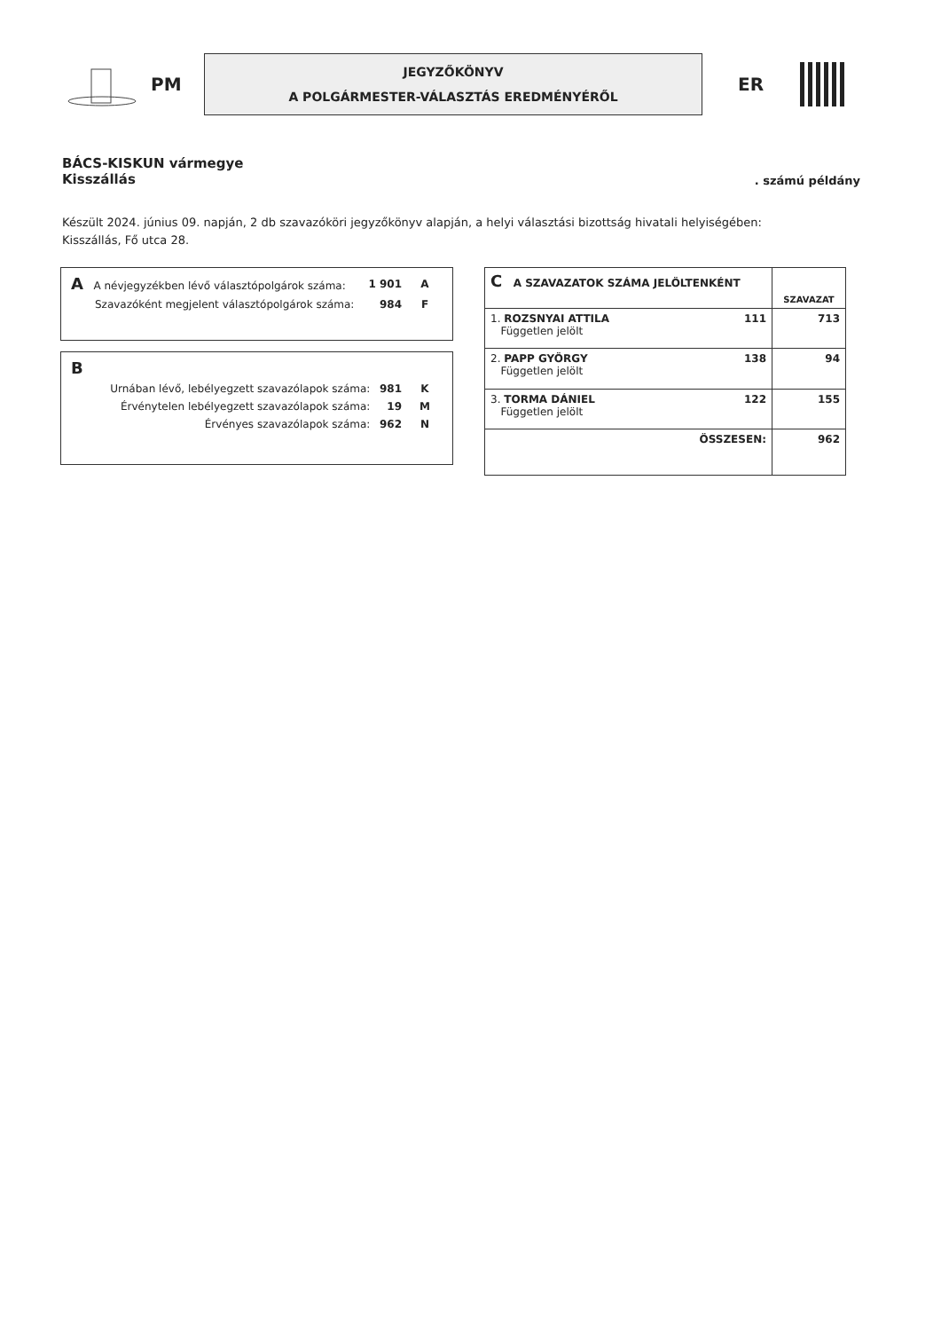PM
JEGYZŐKÖNYV
A POLGÁRMESTER-VÁLASZTÁS EREDMÉNYÉRŐL
ER
BÁCS-KISKUN vármegye
Kisszállás
. számú példány
Készült 2024. június 09. napján, 2 db szavazóköri jegyzőkönyv alapján, a helyi választási bizottság hivatali helyiségében:
Kisszállás, Fő utca 28.
| A A névjegyzékben lévő választópolgárok száma: | 1 901 | A |
| Szavazóként megjelent választópolgárok száma: | 984 | F |
| B | | |
| Urnában lévő, lebélyegzett szavazólapok száma: | 981 | K |
| Érvénytelen lebélyegzett szavazólapok száma: | 19 | M |
| Érvényes szavazólapok száma: | 962 | N |
| C A SZAVAZATOK SZÁMA JELÖLTENKÉNT | SZAVAZAT |
| --- | --- |
| 1. ROZSNYAI ATTILA 111 Független jelölt | 713 |
| 2. PAPP GYÖRGY 138 Független jelölt | 94 |
| 3. TORMA DÁNIEL 122 Független jelölt | 155 |
| ÖSSZESEN: | 962 |